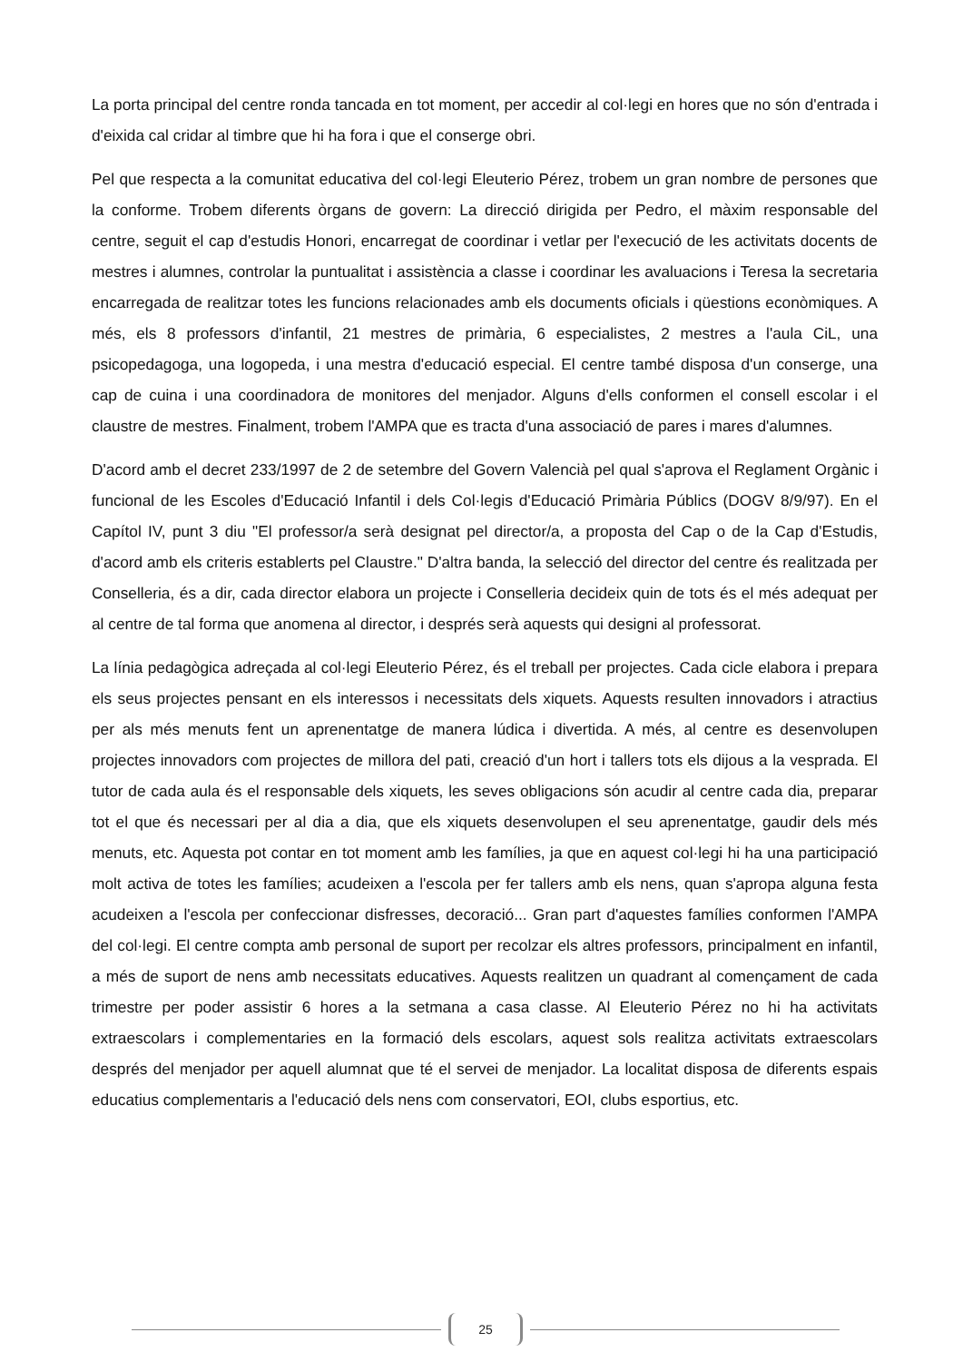La porta principal del centre ronda tancada en tot moment, per accedir al col·legi en hores que no són d'entrada i d'eixida cal cridar al timbre que hi ha fora i que el conserge obri.
Pel que respecta a la comunitat educativa del col·legi Eleuterio Pérez, trobem un gran nombre de persones que la conforme. Trobem diferents òrgans de govern: La direcció dirigida per Pedro, el màxim responsable del centre, seguit el cap d'estudis Honori, encarregat de coordinar i vetlar per l'execució de les activitats docents de mestres i alumnes, controlar la puntualitat i assistència a classe i coordinar les avaluacions i Teresa la secretaria encarregada de realitzar totes les funcions relacionades amb els documents oficials i qüestions econòmiques. A més, els 8 professors d'infantil, 21 mestres de primària, 6 especialistes, 2 mestres a l'aula CiL, una psicopedagoga, una logopeda, i una mestra d'educació especial. El centre també disposa d'un conserge, una cap de cuina i una coordinadora de monitores del menjador. Alguns d'ells conformen el consell escolar i el claustre de mestres. Finalment, trobem l'AMPA que es tracta d'una associació de pares i mares d'alumnes.
D'acord amb el decret 233/1997 de 2 de setembre del Govern Valencià pel qual s'aprova el Reglament Orgànic i funcional de les Escoles d'Educació Infantil i dels Col·legis d'Educació Primària Públics (DOGV 8/9/97). En el Capítol IV, punt 3 diu "El professor/a serà designat pel director/a, a proposta del Cap o de la Cap d'Estudis, d'acord amb els criteris establerts pel Claustre." D'altra banda, la selecció del director del centre és realitzada per Conselleria, és a dir, cada director elabora un projecte i Conselleria decideix quin de tots és el més adequat per al centre de tal forma que anomena al director, i després serà aquests qui designi al professorat.
La línia pedagògica adreçada al col·legi Eleuterio Pérez, és el treball per projectes. Cada cicle elabora i prepara els seus projectes pensant en els interessos i necessitats dels xiquets. Aquests resulten innovadors i atractius per als més menuts fent un aprenentatge de manera lúdica i divertida. A més, al centre es desenvolupen projectes innovadors com projectes de millora del pati, creació d'un hort i tallers tots els dijous a la vesprada. El tutor de cada aula és el responsable dels xiquets, les seves obligacions són acudir al centre cada dia, preparar tot el que és necessari per al dia a dia, que els xiquets desenvolupen el seu aprenentatge, gaudir dels més menuts, etc. Aquesta pot contar en tot moment amb les famílies, ja que en aquest col·legi hi ha una participació molt activa de totes les famílies; acudeixen a l'escola per fer tallers amb els nens, quan s'apropa alguna festa acudeixen a l'escola per confeccionar disfresses, decoració... Gran part d'aquestes famílies conformen l'AMPA del col·legi. El centre compta amb personal de suport per recolzar els altres professors, principalment en infantil, a més de suport de nens amb necessitats educatives. Aquests realitzen un quadrant al començament de cada trimestre per poder assistir 6 hores a la setmana a casa classe. Al Eleuterio Pérez no hi ha activitats extraescolars i complementaries en la formació dels escolars, aquest sols realitza activitats extraescolars després del menjador per aquell alumnat que té el servei de menjador. La localitat disposa de diferents espais educatius complementaris a l'educació dels nens com conservatori, EOI, clubs esportius, etc.
25